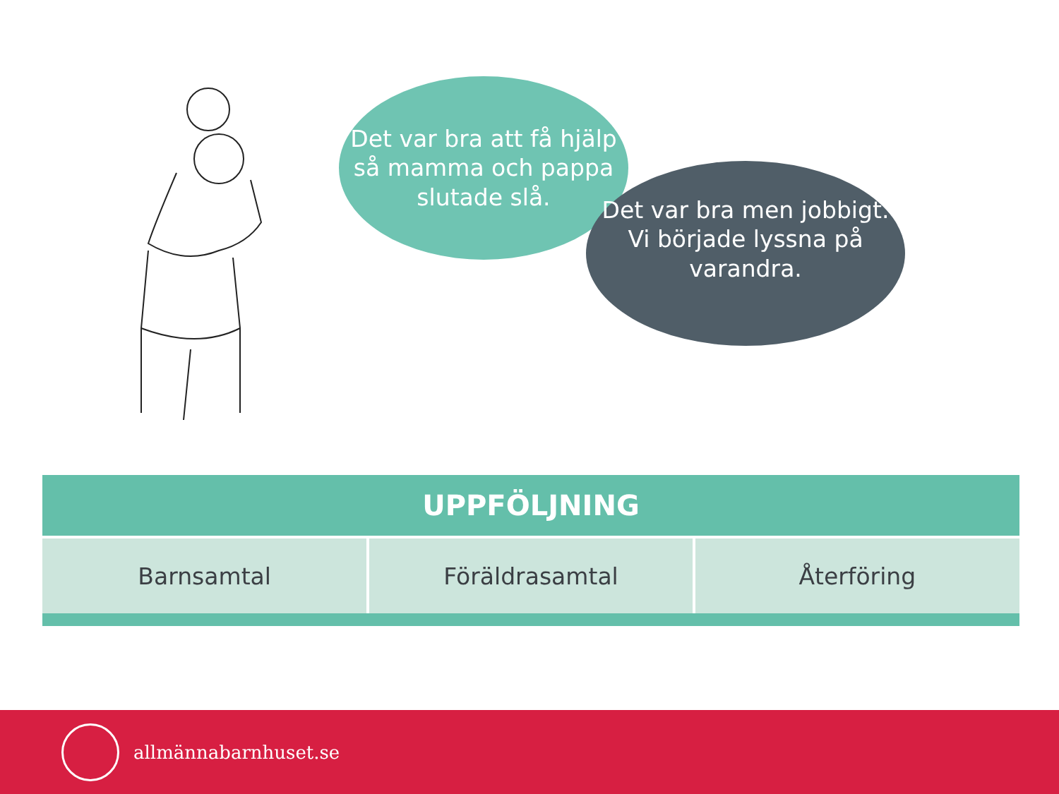Det var bra att få hjälp
så mamma och pappa
slutade slå.
Det var bra men jobbigt.
Vi började lyssna på varandra.
| UPPFÖLJNING | | |
| --- | --- | --- |
| Barnsamtal | Föräldrasamtal | Återföring |
allmännabarnhuset.se